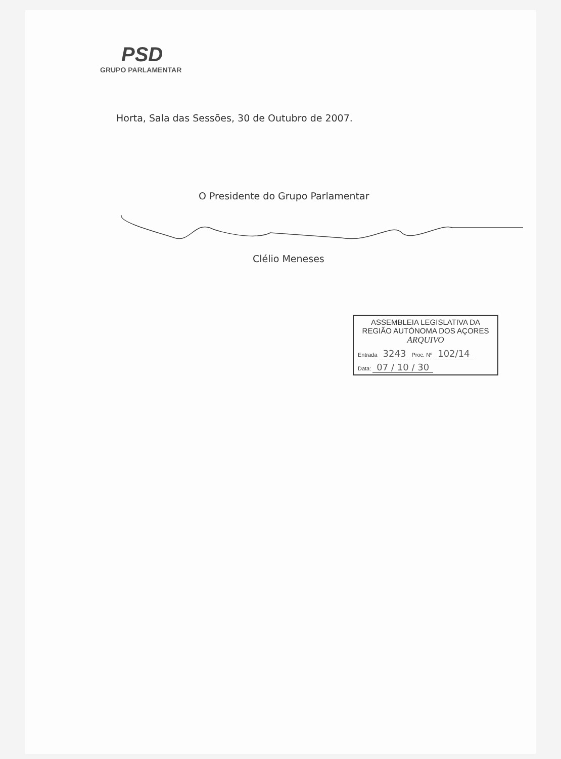PSD
GRUPO PARLAMENTAR
Horta, Sala das Sessões, 30 de Outubro de 2007.
O Presidente do Grupo Parlamentar
Clélio Meneses
ASSEMBLEIA LEGISLATIVA DA
REGIÃO AUTÓNOMA DOS AÇORES
ARQUIVO
Entrada 3243 Proc. Nº 102/14
Data: 07 / 10 / 30